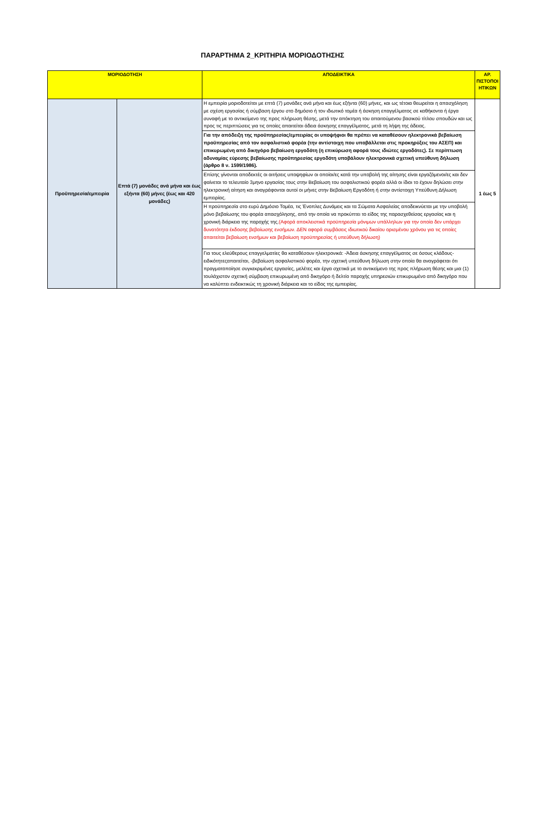ΠΑΡΑΡΤΗΜΑ 2_ΚΡΙΤΗΡΙΑ ΜΟΡΙΟΔΟΤΗΣΗΣ
| ΜΟΡΙΟΔΟΤΗΣΗ | | ΑΠΟΔΕΙΚΤΙΚΑ | ΑΡ. ΠΙΣΤΟΠΟΙ ΗΤΙΚΩΝ |
| --- | --- | --- | --- |
| Προϋπηρεσία/εμπειρία | Επτά (7) μονάδες ανά μήνα και έως εξήντα (60) μήνες (έως και 420 μονάδες) | Η εμπειρία μοριοδοτείται με επτά (7) μονάδες ανά μήνα και έως εξήντα (60) μήνες, και ως τέτοια θεωρείται η απασχόληση με σχέση εργασίας ή σύμβαση έργου στο δημόσιο ή τον ιδιωτικό τομέα ή άσκηση επαγγέλματος σε καθήκοντα ή έργα συναφή με το αντικείμενο της προς πλήρωση θέσης, μετά την απόκτηση του απαιτούμενου βασικού τίτλου σπουδών και ως προς τις περιπτώσεις για τις οποίες απαιτείται άδεια άσκησης επαγγέλματος, μετά τη λήψη της άδειας. | 1 έως 5 |
| | | Για την απόδειξη της προϋπηρεσίας/εμπειρίας οι υποψήφιοι θα πρέπει να καταθέσουν ηλεκτρονικά βεβαίωση προϋπηρεσίας από τον ασφαλιστικό φορέα (την αντίστοιχη που υποβάλλεται στις προκηρύξεις του ΑΣΕΠ) και επικυρωμένη από δικηγόρο βεβαίωση εργοδότη (η επικύρωση αφορά τους ιδιώτες εργοδότες). Σε περίπτωση αδυναμίας εύρεσης βεβαίωσης προϋπηρεσίας εργοδότη υποβάλουν ηλεκτρονικά σχετική υπεύθυνη δήλωση (άρθρο 8 ν. 1599/1986). | |
| | | Επίσης γίνονται αποδεκτές οι αιτήσεις υποψηφίων οι οποίοι/ες κατά την υποβολή της αίτησης είναι εργαζόμενοι/ες και δεν φαίνεται το τελευταίο 3μηνο εργασίας τους στην Βεβαίωση του ασφαλιστικού φορέα αλλά οι ίδιοι το έχουν δηλώσει στην ηλεκτρονική αίτηση και αναγράφονται αυτοί οι μήνες στην Βεβαίωση Εργοδότη ή στην αντίστοιχη Υπεύθυνη Δήλωση εμπειρίας. | |
| | | Η προϋπηρεσία στο ευρύ Δημόσιο Τομέα, τις Ένοπλες Δυνάμεις και τα Σώματα Ασφαλείας αποδεικνύεται με την υποβολή μόνο βεβαίωσης του φορέα απασχόλησης, από την οποία να προκύπτει το είδος της παρασχεθείσας εργασίας και η χρονική διάρκεια της παροχής της. (Αφορά αποκλειστικά προϋπηρεσία μόνιμων υπάλληλων για την οποία δεν υπάρχει δυνατότητα έκδοσης βεβαίωσης ενσήμων. ΔΕΝ αφορά συμβάσεις ιδιωτικού δικαίου ορισμένου χρόνου για τις οποίες απαιτείται βεβαίωση ενσήμων και βεβαίωση προϋπηρεσίας ή υπεύθυνη δήλωση) | |
| | | Για τους ελεύθερους επαγγελματίες θα καταθέσουν ηλεκτρονικά: -Άδεια άσκησης επαγγέλματος σε όσους κλάδους-ειδικότητεςαπαιτείται, -βεβαίωση ασφαλιστικού φορέα, την σχετική υπεύθυνη δήλωση στην οποία θα αναγράφεται ότι πραγματοποίησε συγκεκριμένες εργασίες, μελέτες και έργα σχετικά με το αντικείμενο της προς πλήρωση θέσης και μια (1) τουλάχιστον σχετική σύμβαση επικυρωμένη από δικηγόρο ή δελτίο παροχής υπηρεσιών επικυρωμένο από δικηγόρο που να καλύπτει ενδεικτικώς τη χρονική διάρκεια και το είδος της εμπειρίας. | |